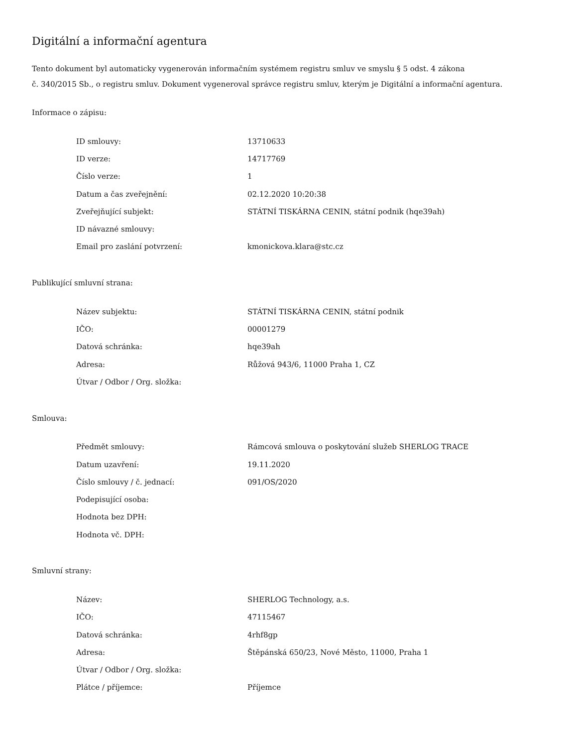Digitální a informační agentura
Tento dokument byl automaticky vygenerován informačním systémem registru smluv ve smyslu § 5 odst. 4 zákona
č. 340/2015 Sb., o registru smluv. Dokument vygeneroval správce registru smluv, kterým je Digitální a informační agentura.
Informace o zápisu:
| ID smlouvy: | 13710633 |
| ID verze: | 14717769 |
| Číslo verze: | 1 |
| Datum a čas zveřejnění: | 02.12.2020 10:20:38 |
| Zveřejňující subjekt: | STÁTNÍ TISKÁRNA CENIN, státní podnik (hqe39ah) |
| ID návazné smlouvy: | |
| Email pro zaslání potvrzení: | kmonickova.klara@stc.cz |
Publikující smluvní strana:
| Název subjektu: | STÁTNÍ TISKÁRNA CENIN, státní podnik |
| IČO: | 00001279 |
| Datová schránka: | hqe39ah |
| Adresa: | Růžová 943/6, 11000 Praha 1, CZ |
| Útvar / Odbor / Org. složka: | |
Smlouva:
| Předmět smlouvy: | Rámcová smlouva o poskytování služeb SHERLOG TRACE |
| Datum uzavření: | 19.11.2020 |
| Číslo smlouvy / č. jednací: | 091/OS/2020 |
| Podepisující osoba: | |
| Hodnota bez DPH: | |
| Hodnota vč. DPH: | |
Smluvní strany:
| Název: | SHERLOG Technology, a.s. |
| IČO: | 47115467 |
| Datová schránka: | 4rhf8gp |
| Adresa: | Štěpánská 650/23, Nové Město, 11000, Praha 1 |
| Útvar / Odbor / Org. složka: | |
| Plátce / příjemce: | Příjemce |